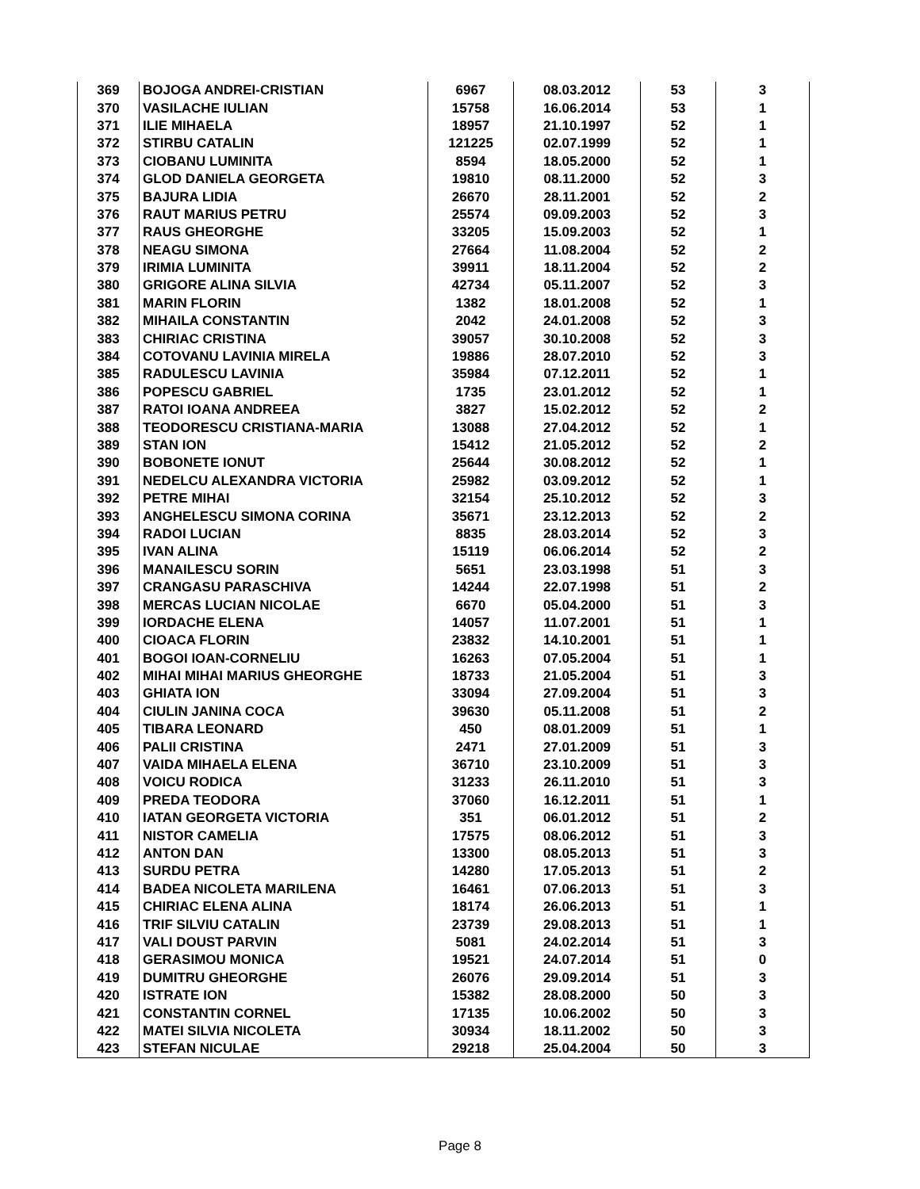| 369 | BOJOGA ANDREI-CRISTIAN | 6967 | 08.03.2012 | 53 | 3 |
| 370 | VASILACHE IULIAN | 15758 | 16.06.2014 | 53 | 1 |
| 371 | ILIE MIHAELA | 18957 | 21.10.1997 | 52 | 1 |
| 372 | STIRBU CATALIN | 121225 | 02.07.1999 | 52 | 1 |
| 373 | CIOBANU LUMINITA | 8594 | 18.05.2000 | 52 | 1 |
| 374 | GLOD DANIELA GEORGETA | 19810 | 08.11.2000 | 52 | 3 |
| 375 | BAJURA LIDIA | 26670 | 28.11.2001 | 52 | 2 |
| 376 | RAUT MARIUS PETRU | 25574 | 09.09.2003 | 52 | 3 |
| 377 | RAUS GHEORGHE | 33205 | 15.09.2003 | 52 | 1 |
| 378 | NEAGU SIMONA | 27664 | 11.08.2004 | 52 | 2 |
| 379 | IRIMIA LUMINITA | 39911 | 18.11.2004 | 52 | 2 |
| 380 | GRIGORE ALINA SILVIA | 42734 | 05.11.2007 | 52 | 3 |
| 381 | MARIN FLORIN | 1382 | 18.01.2008 | 52 | 1 |
| 382 | MIHAILA CONSTANTIN | 2042 | 24.01.2008 | 52 | 3 |
| 383 | CHIRIAC CRISTINA | 39057 | 30.10.2008 | 52 | 3 |
| 384 | COTOVANU LAVINIA MIRELA | 19886 | 28.07.2010 | 52 | 3 |
| 385 | RADULESCU LAVINIA | 35984 | 07.12.2011 | 52 | 1 |
| 386 | POPESCU GABRIEL | 1735 | 23.01.2012 | 52 | 1 |
| 387 | RATOI IOANA ANDREEA | 3827 | 15.02.2012 | 52 | 2 |
| 388 | TEODORESCU CRISTIANA-MARIA | 13088 | 27.04.2012 | 52 | 1 |
| 389 | STAN ION | 15412 | 21.05.2012 | 52 | 2 |
| 390 | BOBONETE IONUT | 25644 | 30.08.2012 | 52 | 1 |
| 391 | NEDELCU ALEXANDRA VICTORIA | 25982 | 03.09.2012 | 52 | 1 |
| 392 | PETRE MIHAI | 32154 | 25.10.2012 | 52 | 3 |
| 393 | ANGHELESCU SIMONA CORINA | 35671 | 23.12.2013 | 52 | 2 |
| 394 | RADOI LUCIAN | 8835 | 28.03.2014 | 52 | 3 |
| 395 | IVAN ALINA | 15119 | 06.06.2014 | 52 | 2 |
| 396 | MANAILESCU SORIN | 5651 | 23.03.1998 | 51 | 3 |
| 397 | CRANGASU PARASCHIVA | 14244 | 22.07.1998 | 51 | 2 |
| 398 | MERCAS LUCIAN NICOLAE | 6670 | 05.04.2000 | 51 | 3 |
| 399 | IORDACHE ELENA | 14057 | 11.07.2001 | 51 | 1 |
| 400 | CIOACA FLORIN | 23832 | 14.10.2001 | 51 | 1 |
| 401 | BOGOI IOAN-CORNELIU | 16263 | 07.05.2004 | 51 | 1 |
| 402 | MIHAI MIHAI MARIUS GHEORGHE | 18733 | 21.05.2004 | 51 | 3 |
| 403 | GHIATA ION | 33094 | 27.09.2004 | 51 | 3 |
| 404 | CIULIN JANINA COCA | 39630 | 05.11.2008 | 51 | 2 |
| 405 | TIBARA LEONARD | 450 | 08.01.2009 | 51 | 1 |
| 406 | PALII CRISTINA | 2471 | 27.01.2009 | 51 | 3 |
| 407 | VAIDA MIHAELA ELENA | 36710 | 23.10.2009 | 51 | 3 |
| 408 | VOICU RODICA | 31233 | 26.11.2010 | 51 | 3 |
| 409 | PREDA TEODORA | 37060 | 16.12.2011 | 51 | 1 |
| 410 | IATAN GEORGETA VICTORIA | 351 | 06.01.2012 | 51 | 2 |
| 411 | NISTOR CAMELIA | 17575 | 08.06.2012 | 51 | 3 |
| 412 | ANTON DAN | 13300 | 08.05.2013 | 51 | 3 |
| 413 | SURDU PETRA | 14280 | 17.05.2013 | 51 | 2 |
| 414 | BADEA NICOLETA MARILENA | 16461 | 07.06.2013 | 51 | 3 |
| 415 | CHIRIAC ELENA ALINA | 18174 | 26.06.2013 | 51 | 1 |
| 416 | TRIF SILVIU CATALIN | 23739 | 29.08.2013 | 51 | 1 |
| 417 | VALI DOUST PARVIN | 5081 | 24.02.2014 | 51 | 3 |
| 418 | GERASIMOU MONICA | 19521 | 24.07.2014 | 51 | 0 |
| 419 | DUMITRU GHEORGHE | 26076 | 29.09.2014 | 51 | 3 |
| 420 | ISTRATE ION | 15382 | 28.08.2000 | 50 | 3 |
| 421 | CONSTANTIN CORNEL | 17135 | 10.06.2002 | 50 | 3 |
| 422 | MATEI SILVIA NICOLETA | 30934 | 18.11.2002 | 50 | 3 |
| 423 | STEFAN NICULAE | 29218 | 25.04.2004 | 50 | 3 |
Page 8